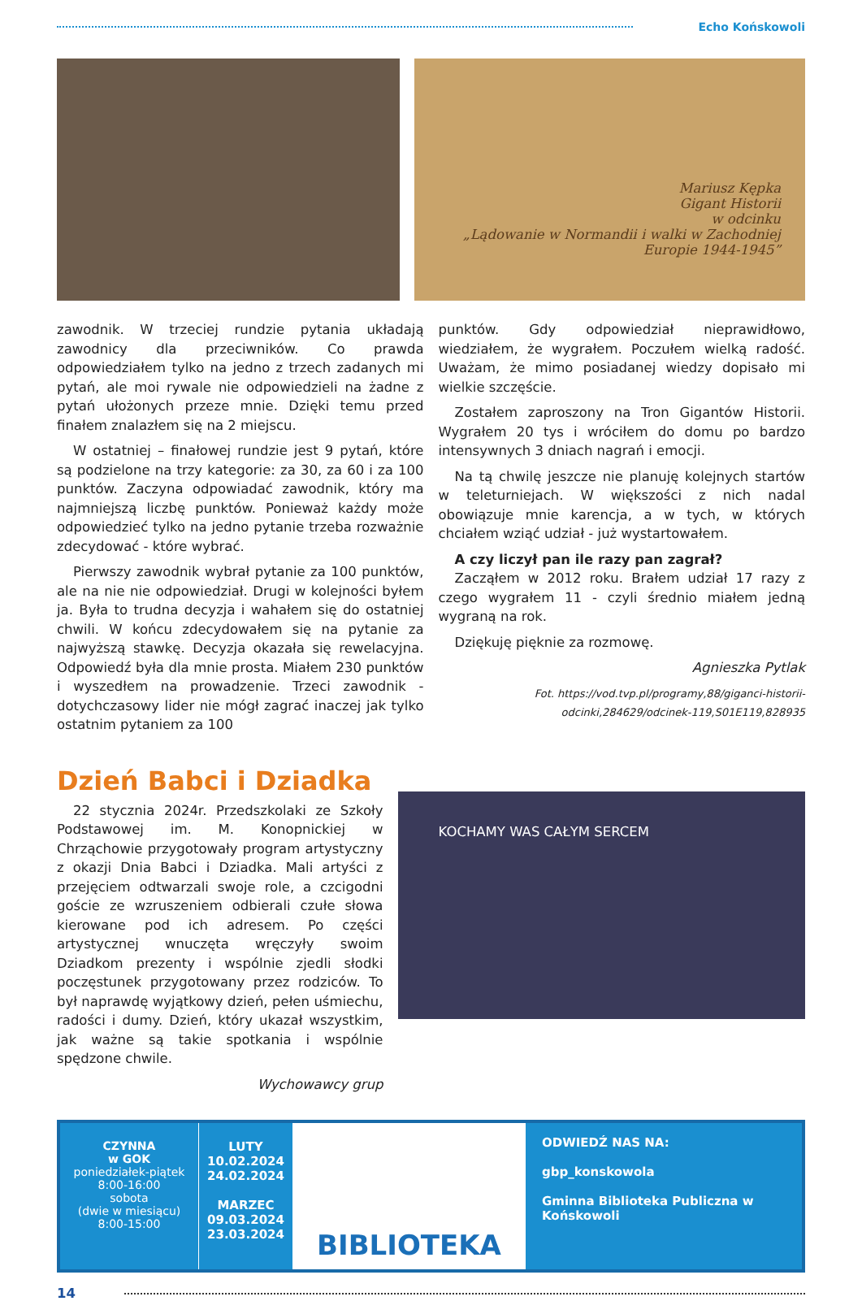Echo Końskowoli
Mariusz Kępka
Gigant Historii
w odcinku
„Lądowanie w Normandii i walki w Zachodniej Europie 1944-1945”
zawodnik. W trzeciej rundzie pytania układają zawodnicy dla przeciwników. Co prawda odpowiedziałem tylko na jedno z trzech zadanych mi pytań, ale moi rywale nie odpowiedzieli na żadne z pytań ułożonych przeze mnie. Dzięki temu przed finałem znalazłem się na 2 miejscu.
W ostatniej – finałowej rundzie jest 9 pytań, które są podzielone na trzy kategorie: za 30, za 60 i za 100 punktów. Zaczyna odpowiadać zawodnik, który ma najmniejszą liczbę punktów. Ponieważ każdy może odpowiedzieć tylko na jedno pytanie trzeba rozważnie zdecydować - które wybrać.
Pierwszy zawodnik wybrał pytanie za 100 punktów, ale na nie nie odpowiedział. Drugi w kolejności byłem ja. Była to trudna decyzja i wahałem się do ostatniej chwili. W końcu zdecydowałem się na pytanie za najwyższą stawkę. Decyzja okazała się rewelacyjna. Odpowiedź była dla mnie prosta. Miałem 230 punktów i wyszedłem na prowadzenie. Trzeci zawodnik - dotychczasowy lider nie mógł zagrać inaczej jak tylko ostatnim pytaniem za 100
punktów. Gdy odpowiedział nieprawidłowo, wiedziałem, że wygrałem. Poczułem wielką radość. Uważam, że mimo posiadanej wiedzy dopisało mi wielkie szczęście.
Zostałem zaproszony na Tron Gigantów Historii. Wygrałem 20 tys i wróciłem do domu po bardzo intensywnych 3 dniach nagrań i emocji.
Na tą chwilę jeszcze nie planuję kolejnych startów w teleturniejach. W większości z nich nadal obowiązuje mnie karencja, a w tych, w których chciałem wziąć udział - już wystartowałem.
A czy liczył pan ile razy pan zagrał?
Zacząłem w 2012 roku. Brałem udział 17 razy z czego wygrałem 11 - czyli średnio miałem jedną wygraną na rok.
Dziękuję pięknie za rozmowę.
Agnieszka Pytlak
Fot. https://vod.tvp.pl/programy,88/giganci-historii-odcinki,284629/odcinek-119,S01E119,828935
Dzień Babci i Dziadka
22 stycznia 2024r. Przedszkolaki ze Szkoły Podstawowej im. M. Konopnickiej w Chrząchowie przygotowały program artystyczny z okazji Dnia Babci i Dziadka. Mali artyści z przejęciem odtwarzali swoje role, a czcigodni goście ze wzruszeniem odbierali czułe słowa kierowane pod ich adresem. Po części artystycznej wnuczęta wręczyły swoim Dziadkom prezenty i wspólnie zjedli słodki poczęstunek przygotowany przez rodziców. To był naprawdę wyjątkowy dzień, pełen uśmiechu, radości i dumy. Dzień, który ukazał wszystkim, jak ważne są takie spotkania i wspólnie spędzone chwile.
Wychowawcy grup
KOCHAMY WAS CAŁYM SERCEM
CZYNNA
w GOK
poniedziałek-piątek
8:00-16:00
sobota
(dwie w miesiącu)
8:00-15:00
LUTY
10.02.2024
24.02.2024
MARZEC
09.03.2024
23.03.2024
BIBLIOTEKA
ODWIEDŹ NAS NA:
gbp_konskowola
Gminna Biblioteka Publiczna w Końskowoli
14